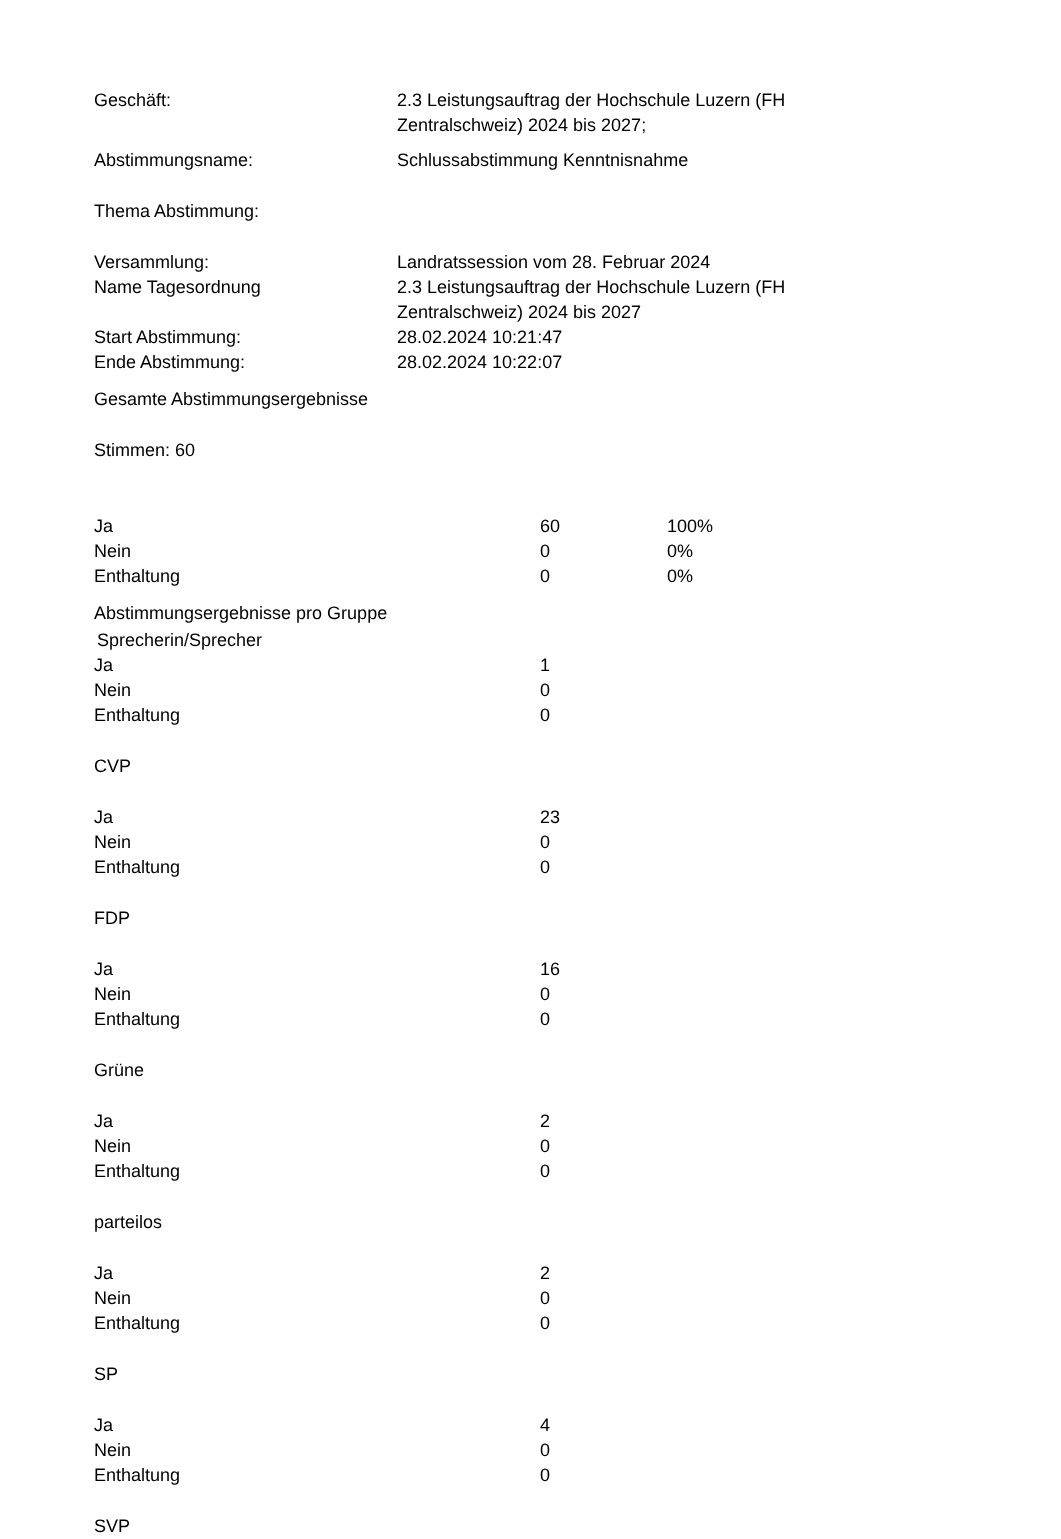| Geschäft: | 2.3 Leistungsauftrag der Hochschule Luzern (FH Zentralschweiz) 2024 bis 2027; |
| Abstimmungsname: | Schlussabstimmung Kenntnisnahme |
| Thema Abstimmung: | |
| Versammlung: | Landratssession vom 28. Februar 2024 |
| Name Tagesordnung | 2.3 Leistungsauftrag der Hochschule Luzern (FH Zentralschweiz) 2024 bis 2027 |
| Start Abstimmung: | 28.02.2024 10:21:47 |
| Ende Abstimmung: | 28.02.2024 10:22:07 |
Gesamte Abstimmungsergebnisse
Stimmen: 60
| Ja | 60 | 100% |
| Nein | 0 | 0% |
| Enthaltung | 0 | 0% |
Abstimmungsergebnisse pro Gruppe
Sprecherin/Sprecher
| Ja | 1 |
| Nein | 0 |
| Enthaltung | 0 |
| CVP | |
| Ja | 23 |
| Nein | 0 |
| Enthaltung | 0 |
| FDP | |
| Ja | 16 |
| Nein | 0 |
| Enthaltung | 0 |
| Grüne | |
| Ja | 2 |
| Nein | 0 |
| Enthaltung | 0 |
| parteilos | |
| Ja | 2 |
| Nein | 0 |
| Enthaltung | 0 |
| SP | |
| Ja | 4 |
| Nein | 0 |
| Enthaltung | 0 |
| SVP | |